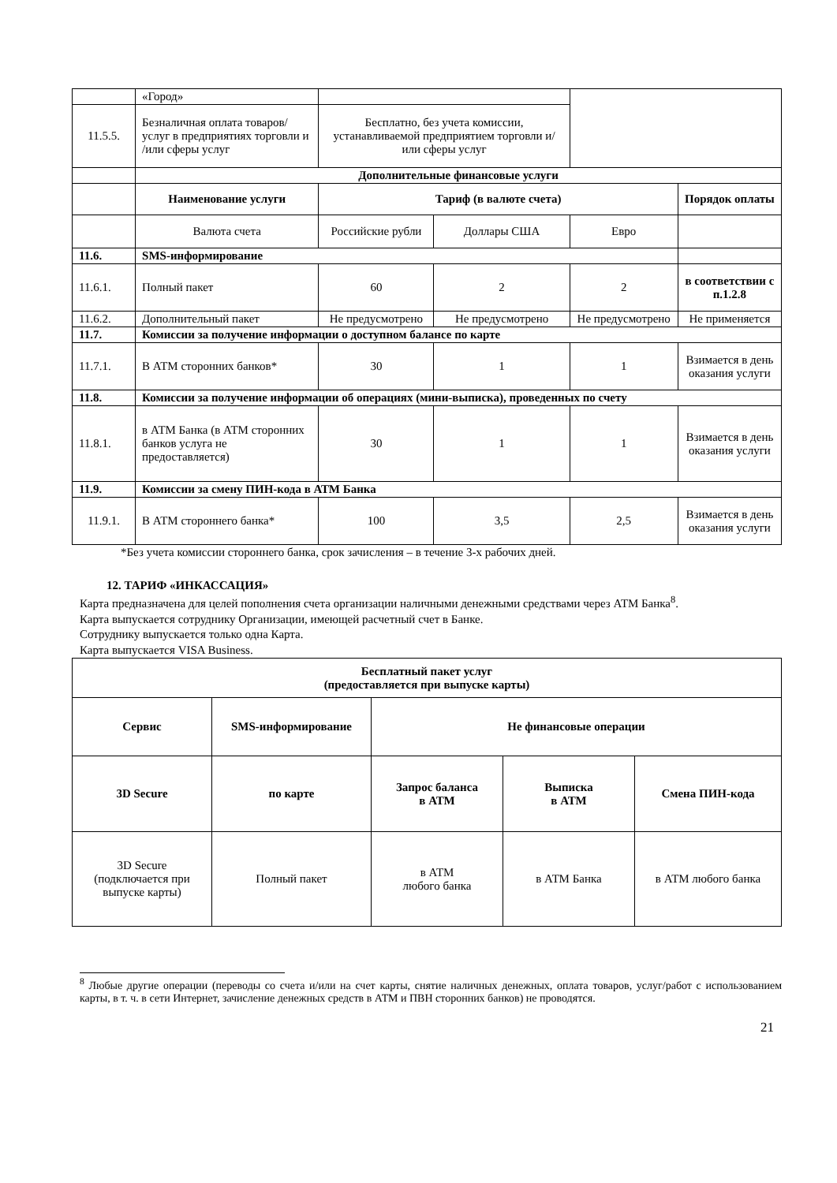| | «Город» | | | | |
| 11.5.5. | Безналичная оплата товаров/ услуг в предприятиях торговли и /или сферы услуг | Бесплатно, без учета комиссии, устанавливаемой предприятием торговли и/или сферы услуг | | | |
| | Дополнительные финансовые услуги | | | | |
| | Наименование услуги | Тариф (в валюте счета) | | | Порядок оплаты |
| | Валюта счета | Российские рубли | Доллары США | Евро | |
| 11.6. | SMS-информирование | | | | |
| 11.6.1. | Полный пакет | 60 | 2 | 2 | в соответствии с п.1.2.8 |
| 11.6.2. | Дополнительный пакет | Не предусмотрено | Не предусмотрено | Не предусмотрено | Не применяется |
| 11.7. | Комиссии за получение информации о доступном балансе по карте | | | | |
| 11.7.1. | В АТМ сторонних банков* | 30 | 1 | 1 | Взимается в день оказания услуги |
| 11.8. | Комиссии за получение информации об операциях (мини-выписка), проведенных по счету | | | | |
| 11.8.1. | в АТМ Банка (в АТМ сторонних банков услуга не предоставляется) | 30 | 1 | 1 | Взимается в день оказания услуги |
| 11.9. | Комиссии за смену ПИН-кода в АТМ Банка | | | | |
| 11.9.1. | В АТМ стороннего банка* | 100 | 3,5 | 2,5 | Взимается в день оказания услуги |
*Без учета комиссии стороннего банка, срок зачисления – в течение 3-х рабочих дней.
12. ТАРИФ «ИНКАССАЦИЯ»
Карта предназначена для целей пополнения счета организации наличными денежными средствами через АТМ Банка<sup>8</sup>.
Карта выпускается сотруднику Организации, имеющей расчетный счет в Банке.
Сотруднику выпускается только одна Карта.
Карта выпускается VISA Business.
| Бесплатный пакет услуг (предоставляется при выпуске карты) | | | | |
| --- | --- | --- | --- | --- |
| Сервис | SMS-информирование | Не финансовые операции | | |
| 3D Secure | по карте | Запрос баланса в АТМ | Выписка в АТМ | Смена ПИН-кода |
| 3D Secure (подключается при выпуске карты) | Полный пакет | в АТМ любого банка | в АТМ Банка | в АТМ любого банка |
<sup>8</sup> Любые другие операции (переводы со счета и/или на счет карты, снятие наличных денежных, оплата товаров, услуг/работ с использованием карты, в т. ч. в сети Интернет, зачисление денежных средств в АТМ и ПВН сторонних банков) не проводятся.
21